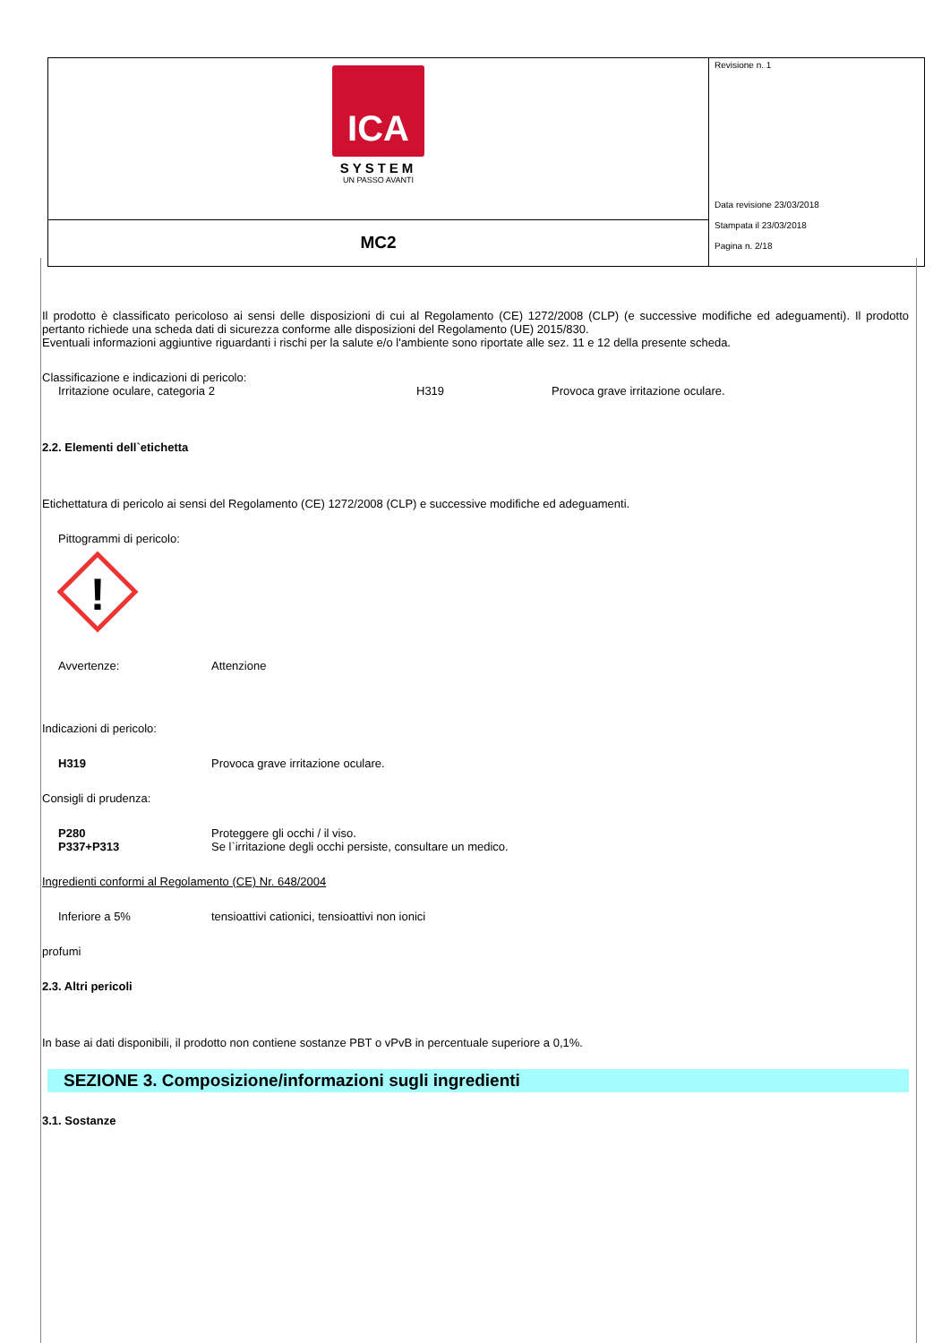| ICA SYSTEM UN PASSO AVANTI | Revisione n. 1 Data revisione 23/03/2018 Stampata il 23/03/2018 Pagina n. 2/18 |
| MC2 | |
Il prodotto è classificato pericoloso ai sensi delle disposizioni di cui al Regolamento (CE) 1272/2008 (CLP) (e successive modifiche ed adeguamenti). Il prodotto pertanto richiede una scheda dati di sicurezza conforme alle disposizioni del Regolamento (UE) 2015/830.
Eventuali informazioni aggiuntive riguardanti i rischi per la salute e/o l'ambiente sono riportate alle sez. 11 e 12 della presente scheda.
Classificazione e indicazioni di pericolo:
Irritazione oculare, categoria 2 H319 Provoca grave irritazione oculare.
2.2. Elementi dell`etichetta
Etichettatura di pericolo ai sensi del Regolamento (CE) 1272/2008 (CLP) e successive modifiche ed adeguamenti.
Pittogrammi di pericolo:
!
Avvertenze: Attenzione
Indicazioni di pericolo:
H319 Provoca grave irritazione oculare.
Consigli di prudenza:
P280 Proteggere gli occhi / il viso.
P337+P313 Se l`irritazione degli occhi persiste, consultare un medico.
Ingredienti conformi al Regolamento (CE) Nr. 648/2004
Inferiore a 5% tensioattivi cationici, tensioattivi non ionici
profumi
2.3. Altri pericoli
In base ai dati disponibili, il prodotto non contiene sostanze PBT o vPvB in percentuale superiore a 0,1%.
SEZIONE 3. Composizione/informazioni sugli ingredienti
3.1. Sostanze